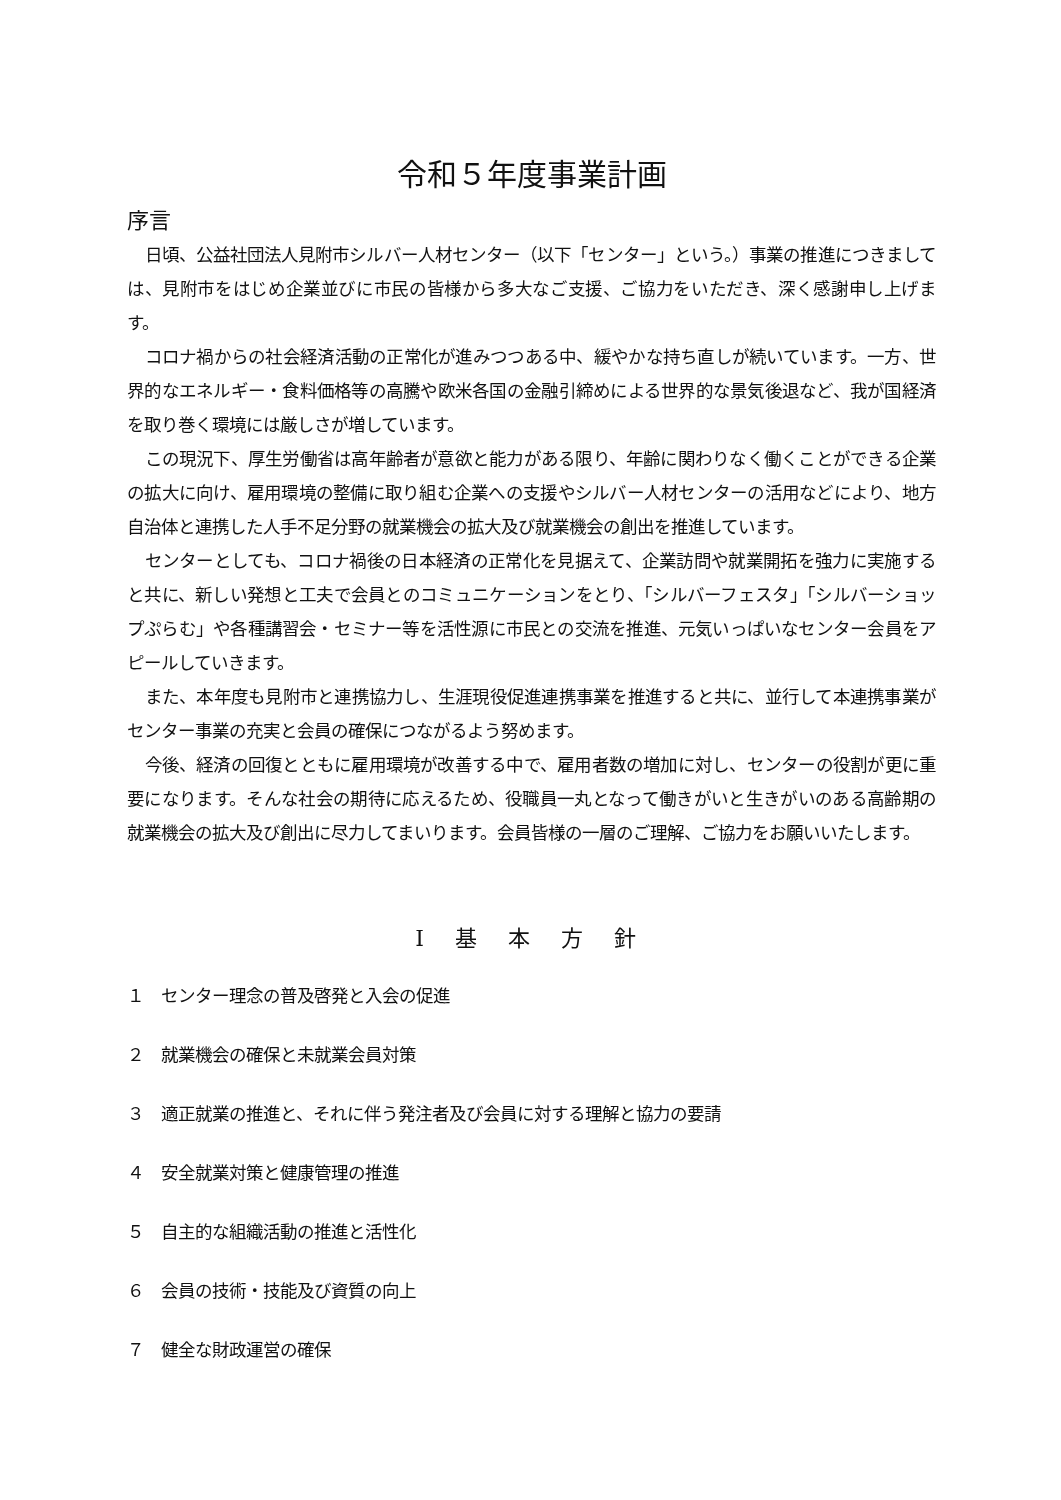令和５年度事業計画
序言
日頃、公益社団法人見附市シルバー人材センター（以下「センター」という。）事業の推進につきましては、見附市をはじめ企業並びに市民の皆様から多大なご支援、ご協力をいただき、深く感謝申し上げます。
コロナ禍からの社会経済活動の正常化が進みつつある中、緩やかな持ち直しが続いています。一方、世界的なエネルギー・食料価格等の高騰や欧米各国の金融引締めによる世界的な景気後退など、我が国経済を取り巻く環境には厳しさが増しています。
この現況下、厚生労働省は高年齢者が意欲と能力がある限り、年齢に関わりなく働くことができる企業の拡大に向け、雇用環境の整備に取り組む企業への支援やシルバー人材センターの活用などにより、地方自治体と連携した人手不足分野の就業機会の拡大及び就業機会の創出を推進しています。
センターとしても、コロナ禍後の日本経済の正常化を見据えて、企業訪問や就業開拓を強力に実施すると共に、新しい発想と工夫で会員とのコミュニケーションをとり、「シルバーフェスタ」「シルバーショップぷらむ」や各種講習会・セミナー等を活性源に市民との交流を推進、元気いっぱいなセンター会員をアピールしていきます。
また、本年度も見附市と連携協力し、生涯現役促進連携事業を推進すると共に、並行して本連携事業がセンター事業の充実と会員の確保につながるよう努めます。
今後、経済の回復とともに雇用環境が改善する中で、雇用者数の増加に対し、センターの役割が更に重要になります。そんな社会の期待に応えるため、役職員一丸となって働きがいと生きがいのある高齢期の就業機会の拡大及び創出に尽力してまいります。会員皆様の一層のご理解、ご協力をお願いいたします。
Ⅰ 基 本 方 針
１　センター理念の普及啓発と入会の促進
２　就業機会の確保と未就業会員対策
３　適正就業の推進と、それに伴う発注者及び会員に対する理解と協力の要請
４　安全就業対策と健康管理の推進
５　自主的な組織活動の推進と活性化
６　会員の技術・技能及び資質の向上
７　健全な財政運営の確保